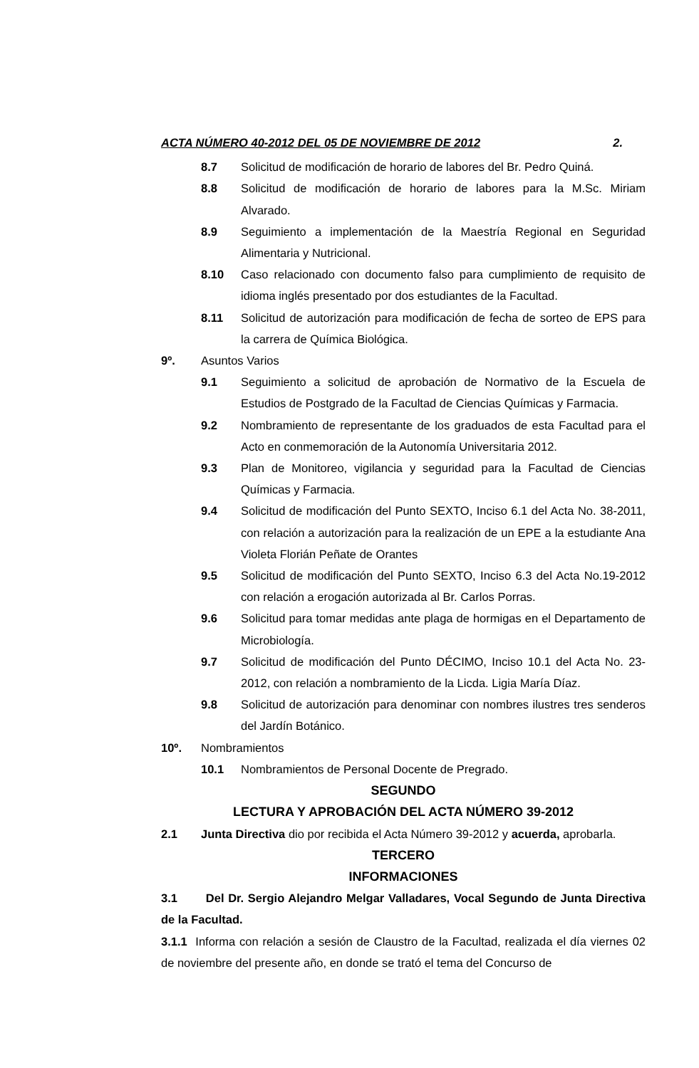ACTA NÚMERO 40-2012 DEL 05 DE NOVIEMBRE DE 2012 2.
8.7 Solicitud de modificación de horario de labores del Br. Pedro Quiná.
8.8 Solicitud de modificación de horario de labores para la M.Sc. Miriam Alvarado.
8.9 Seguimiento a implementación de la Maestría Regional en Seguridad Alimentaria y Nutricional.
8.10 Caso relacionado con documento falso para cumplimiento de requisito de idioma inglés presentado por dos estudiantes de la Facultad.
8.11 Solicitud de autorización para modificación de fecha de sorteo de EPS para la carrera de Química Biológica.
9º. Asuntos Varios
9.1 Seguimiento a solicitud de aprobación de Normativo de la Escuela de Estudios de Postgrado de la Facultad de Ciencias Químicas y Farmacia.
9.2 Nombramiento de representante de los graduados de esta Facultad para el Acto en conmemoración de la Autonomía Universitaria 2012.
9.3 Plan de Monitoreo, vigilancia y seguridad para la Facultad de Ciencias Químicas y Farmacia.
9.4 Solicitud de modificación del Punto SEXTO, Inciso 6.1 del Acta No. 38-2011, con relación a autorización para la realización de un EPE a la estudiante Ana Violeta Florián Peñate de Orantes
9.5 Solicitud de modificación del Punto SEXTO, Inciso 6.3 del Acta No.19-2012 con relación a erogación autorizada al Br. Carlos Porras.
9.6 Solicitud para tomar medidas ante plaga de hormigas en el Departamento de Microbiología.
9.7 Solicitud de modificación del Punto DÉCIMO, Inciso 10.1 del Acta No. 23-2012, con relación a nombramiento de la Licda. Ligia María Díaz.
9.8 Solicitud de autorización para denominar con nombres ilustres tres senderos del Jardín Botánico.
10º. Nombramientos
10.1 Nombramientos de Personal Docente de Pregrado.
SEGUNDO
LECTURA Y APROBACIÓN DEL ACTA NÚMERO 39-2012
2.1 Junta Directiva dio por recibida el Acta Número 39-2012 y acuerda, aprobarla.
TERCERO
INFORMACIONES
3.1 Del Dr. Sergio Alejandro Melgar Valladares, Vocal Segundo de Junta Directiva de la Facultad.
3.1.1 Informa con relación a sesión de Claustro de la Facultad, realizada el día viernes 02 de noviembre del presente año, en donde se trató el tema del Concurso de